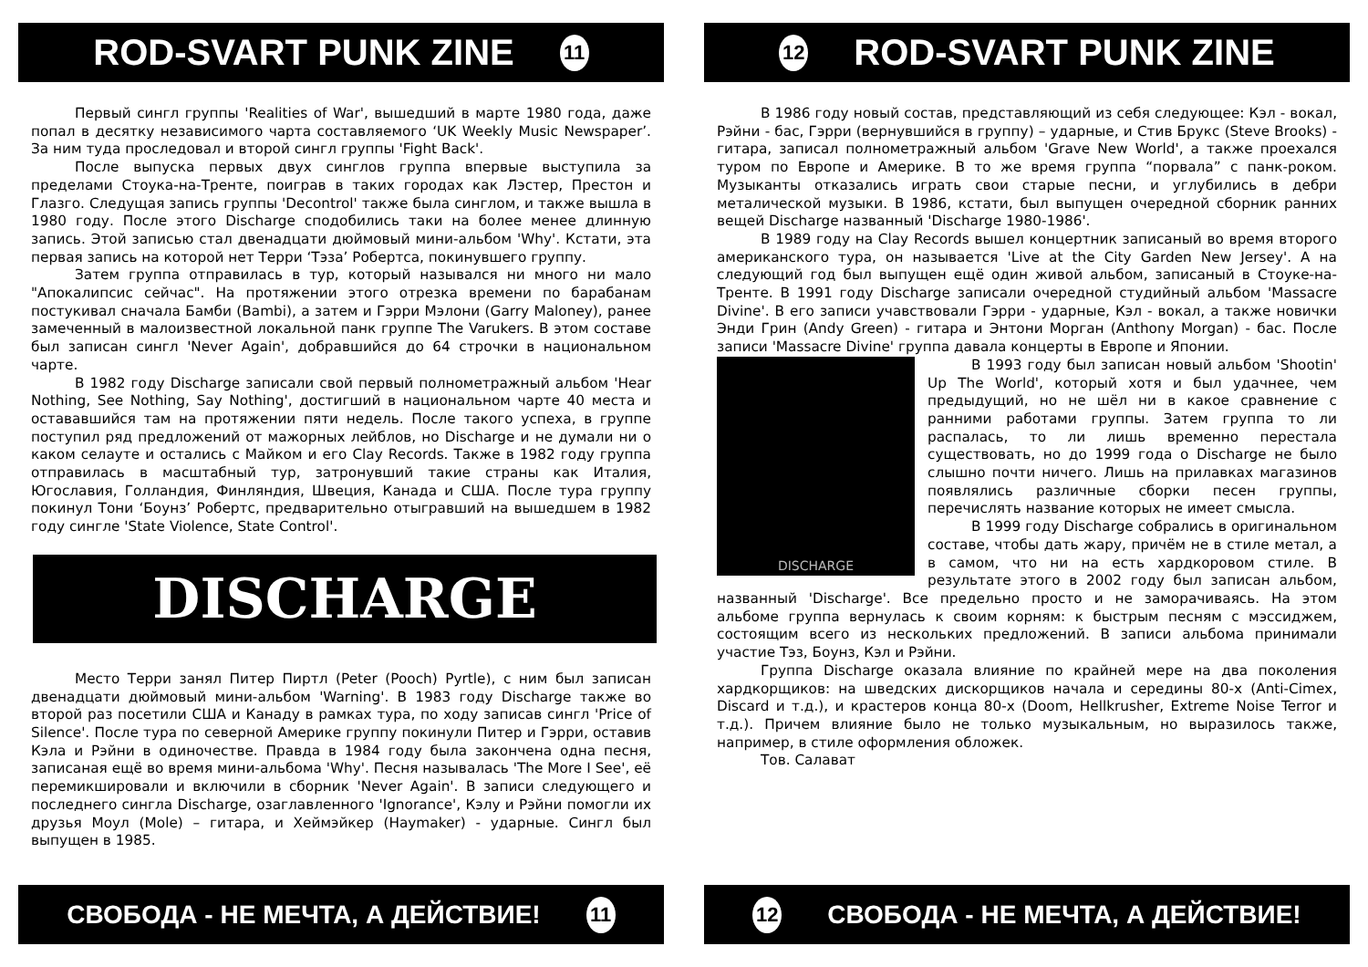ROD-SVART PUNK ZINE 11
Первый сингл группы 'Realities of War', вышедший в марте 1980 года, даже попал в десятку независимого чарта составляемого ‘UK Weekly Music Newspaper’. За ним туда проследовал и второй сингл группы 'Fight Back'.
После выпуска первых двух синглов группа впервые выступила за пределами Стоука-на-Тренте, поиграв в таких городах как Лэстер, Престон и Глазго. Следущая запись группы 'Decontrol' также была синглом, и также вышла в 1980 году. После этого Discharge сподобились таки на более менее длинную запись. Этой записью стал двенадцати дюймовый мини-альбом 'Why'. Кстати, эта первая запись на которой нет Терри ‘Тэза’ Робертса, покинувшего группу.
Затем группа отправилась в тур, который назывался ни много ни мало "Апокалипсис сейчас". На протяжении этого отрезка времени по барабанам постукивал сначала Бамби (Bambi), а затем и Гэрри Мэлони (Garry Maloney), ранее замеченный в малоизвестной локальной панк группе The Varukers. В этом составе был записан сингл 'Never Again', добравшийся до 64 строчки в национальном чарте.
В 1982 году Discharge записали свой первый полнометражный альбом 'Hear Nothing, See Nothing, Say Nothing', достигший в национальном чарте 40 места и остававшийся там на протяжении пяти недель. После такого успеха, в группе поступил ряд предложений от мажорных лейблов, но Discharge и не думали ни о каком селауте и остались с Майком и его Clay Records. Также в 1982 году группа отправилась в масштабный тур, затронувший такие страны как Италия, Югославия, Голландия, Финляндия, Швеция, Канада и США. После тура группу покинул Тони ‘Боунз’ Робертс, предварительно отыгравший на вышедшем в 1982 году сингле 'State Violence, State Control'.
DISCHARGE
Место Терри занял Питер Пиртл (Peter (Pooch) Pyrtle), с ним был записан двенадцати дюймовый мини-альбом 'Warning'. В 1983 году Discharge также во второй раз посетили США и Канаду в рамках тура, по ходу записав сингл 'Price of Silence'. После тура по северной Америке группу покинули Питер и Гэрри, оставив Кэла и Рэйни в одиночестве. Правда в 1984 году была закончена одна песня, записаная ещё во время мини-альбома 'Why'. Песня называлась 'The More I See', её перемикшировали и включили в сборник 'Never Again'. В записи следующего и последнего сингла Discharge, озаглавленного 'Ignorance', Кэлу и Рэйни помогли их друзья Моул (Mole) – гитара, и Хеймэйкер (Haymaker) - ударные. Сингл был выпущен в 1985.
СВОБОДА - НЕ МЕЧТА, А ДЕЙСТВИЕ! 11
12 ROD-SVART PUNK ZINE
В 1986 году новый состав, представляющий из себя следующее: Кэл - вокал, Рэйни - бас, Гэрри (вернувшийся в группу) – ударные, и Стив Брукс (Steve Brooks) - гитара, записал полнометражный альбом 'Grave New World', а также проехался туром по Европе и Америке. В то же время группа “порвала” с панк-роком. Музыканты отказались играть свои старые песни, и углубились в дебри металической музыки. В 1986, кстати, был выпущен очередной сборник ранних вещей Discharge названный 'Discharge 1980-1986'.
В 1989 году на Clay Records вышел концертник записаный во время второго американского тура, он называется 'Live at the City Garden New Jersey'. А на следующий год был выпущен ещё один живой альбом, записаный в Стоуке-на-Тренте. В 1991 году Discharge записали очередной студийный альбом 'Massacre Divine'. В его записи учавствовали Гэрри - ударные, Кэл - вокал, а также новички Энди Грин (Andy Green) - гитара и Энтони Морган (Anthony Morgan) - бас. После записи 'Massacre Divine' группа давала концерты в Европе и Японии.
DISCHARGE
В 1993 году был записан новый альбом 'Shootin' Up The World', который хотя и был удачнее, чем предыдущий, но не шёл ни в какое сравнение с ранними работами группы. Затем группа то ли распалась, то ли лишь временно перестала существовать, но до 1999 года о Discharge не было слышно почти ничего. Лишь на прилавках магазинов появлялись различные сборки песен группы, перечислять название которых не имеет смысла.
В 1999 году Discharge собрались в оригинальном составе, чтобы дать жару, причём не в стиле метал, а в самом, что ни на есть хардкоровом стиле. В результате этого в 2002 году был записан альбом, названный 'Discharge'. Все предельно просто и не заморачиваясь. На этом альбоме группа вернулась к своим корням: к быстрым песням с мэссиджем, состоящим всего из нескольких предложений. В записи альбома принимали участие Тэз, Боунз, Кэл и Рэйни.
Группа Discharge оказала влияние по крайней мере на два поколения хардкорщиков: на шведских дискорщиков начала и середины 80-х (Anti-Cimex, Discard и т.д.), и крастеров конца 80-х (Doom, Hellkrusher, Extreme Noise Terror и т.д.). Причем влияние было не только музыкальным, но выразилось также, например, в стиле оформления обложек.
Тов. Салават
12 СВОБОДА - НЕ МЕЧТА, А ДЕЙСТВИЕ!